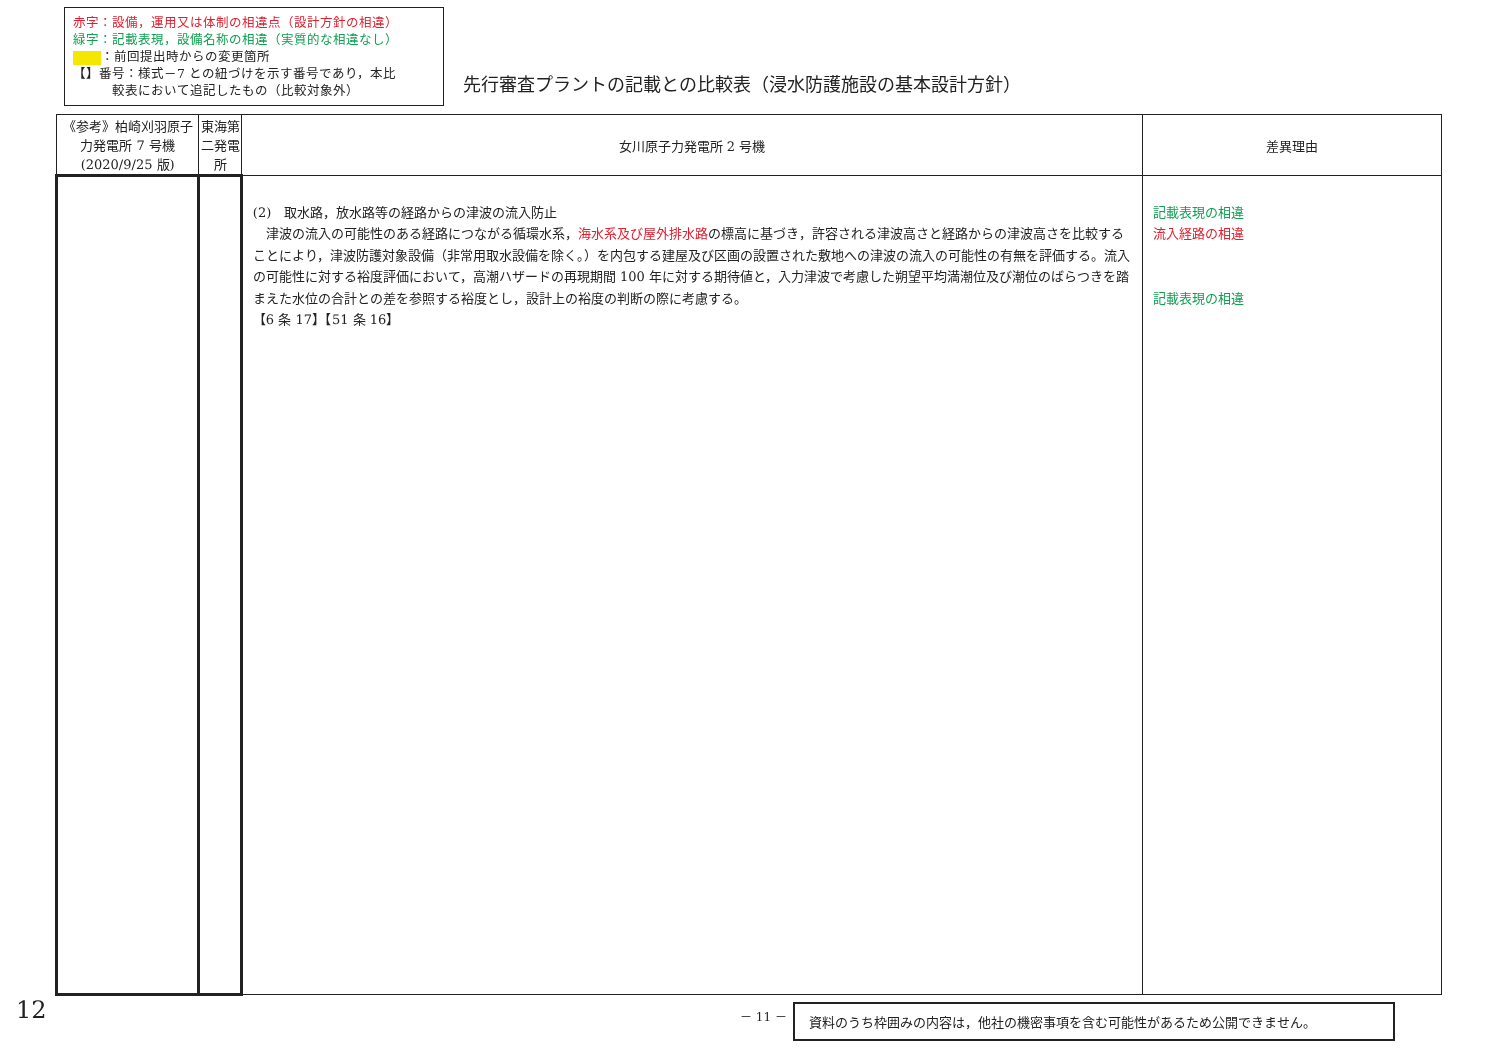赤字：設備，運用又は体制の相違点（設計方針の相違）
緑字：記載表現，設備名称の相違（実質的な相違なし）
：前回提出時からの変更箇所
【】番号：様式－7 との紐づけを示す番号であり，本比
　　　較表において追記したもの（比較対象外）
先行審査プラントの記載との比較表（浸水防護施設の基本設計方針）
| 《参考》柏崎刈羽原子力発電所 7 号機(2020/9/25 版) | 東海第二発電所 | 女川原子力発電所 2 号機 | 差異理由 |
| --- | --- | --- | --- |
| | | (2) 取水路，放水路等の経路からの津波の流入防止 津波の流入の可能性のある経路につながる循環水系， 海水系及び屋外排水路 の標高に基づき，許容される津波高さと経路からの津波高さを比較することにより，津波防護対象設備（非常用取水設備を除く。）を内包する建屋及び区画の設置された敷地への津波の流入の可能性の有無を評価する。流入の可能性に対する裕度評価において，高潮ハザードの再現期間 100 年に対する期待値と，入力津波で考慮した朔望平均満潮位及び潮位のばらつきを踏まえた水位の合計との差を参照する裕度とし，設計上の裕度の判断の際に考慮する。 【6 条 17】【51 条 16】 | 記載表現の相違 流入経路の相違 記載表現の相違 |
12 － 11 － 資料のうち枠囲みの内容は，他社の機密事項を含む可能性があるため公開できません。